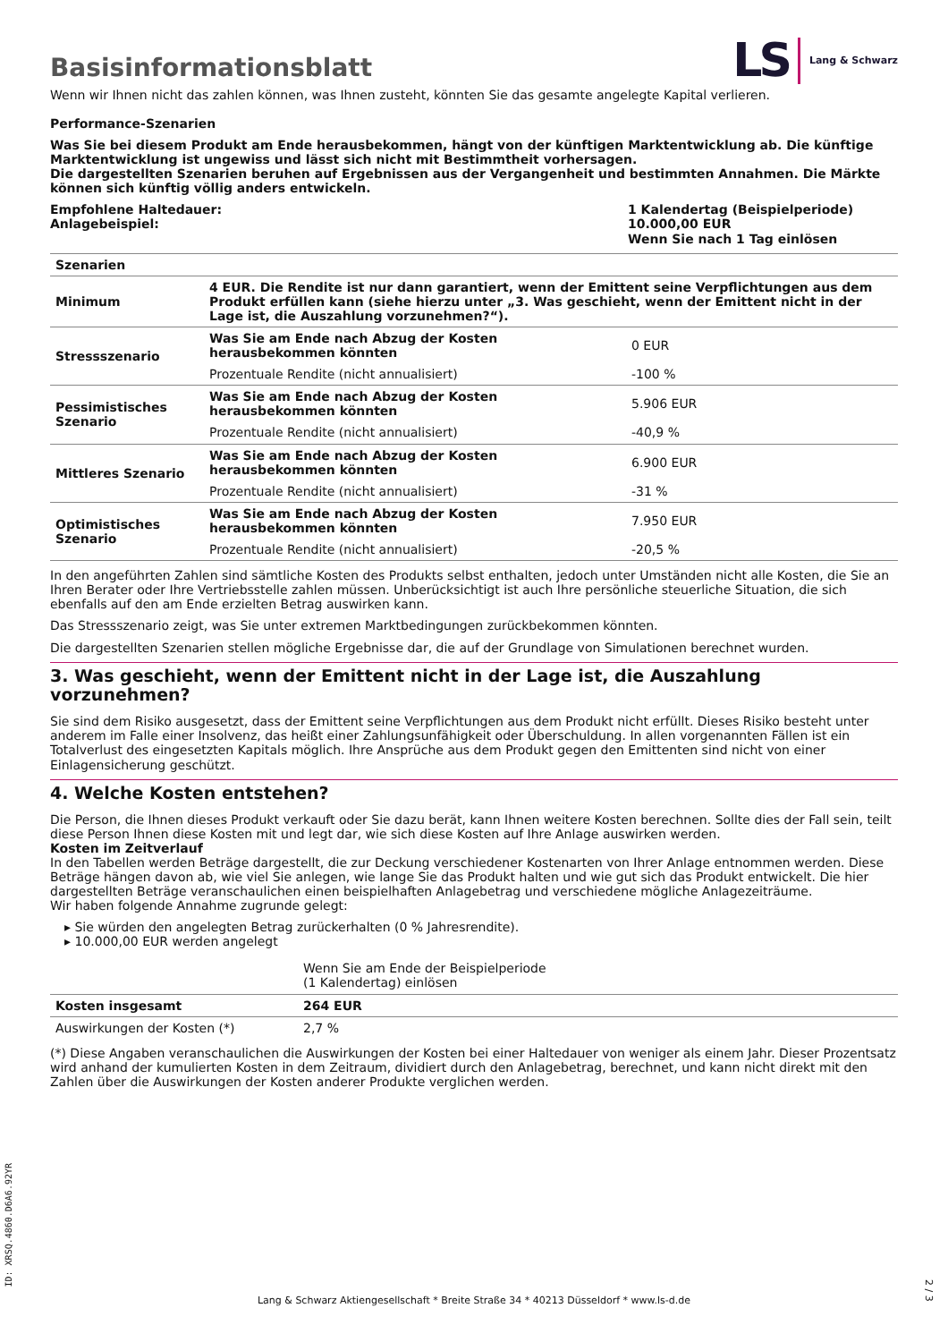Basisinformationsblatt
LS Lang & Schwarz
Wenn wir Ihnen nicht das zahlen können, was Ihnen zusteht, könnten Sie das gesamte angelegte Kapital verlieren.
Performance-Szenarien
Was Sie bei diesem Produkt am Ende herausbekommen, hängt von der künftigen Marktentwicklung ab. Die künftige Marktentwicklung ist ungewiss und lässt sich nicht mit Bestimmtheit vorhersagen.
Die dargestellten Szenarien beruhen auf Ergebnissen aus der Vergangenheit und bestimmten Annahmen. Die Märkte können sich künftig völlig anders entwickeln.
Empfohlene Haltedauer:
Anlagebeispiel:
1 Kalendertag (Beispielperiode)
10.000,00 EUR
Wenn Sie nach 1 Tag einlösen
| Szenarien | | |
| --- | --- | --- |
| Minimum | 4 EUR. Die Rendite ist nur dann garantiert, wenn der Emittent seine Verpflichtungen aus dem Produkt erfüllen kann (siehe hierzu unter „3. Was geschieht, wenn der Emittent nicht in der Lage ist, die Auszahlung vorzunehmen?“). | |
| Stressszenario | Was Sie am Ende nach Abzug der Kosten herausbekommen könnten | 0 EUR |
| | Prozentuale Rendite (nicht annualisiert) | -100 % |
| Pessimistisches Szenario | Was Sie am Ende nach Abzug der Kosten herausbekommen könnten | 5.906 EUR |
| | Prozentuale Rendite (nicht annualisiert) | -40,9 % |
| Mittleres Szenario | Was Sie am Ende nach Abzug der Kosten herausbekommen könnten | 6.900 EUR |
| | Prozentuale Rendite (nicht annualisiert) | -31 % |
| Optimistisches Szenario | Was Sie am Ende nach Abzug der Kosten herausbekommen könnten | 7.950 EUR |
| | Prozentuale Rendite (nicht annualisiert) | -20,5 % |
In den angeführten Zahlen sind sämtliche Kosten des Produkts selbst enthalten, jedoch unter Umständen nicht alle Kosten, die Sie an Ihren Berater oder Ihre Vertriebsstelle zahlen müssen. Unberücksichtigt ist auch Ihre persönliche steuerliche Situation, die sich ebenfalls auf den am Ende erzielten Betrag auswirken kann.
Das Stressszenario zeigt, was Sie unter extremen Marktbedingungen zurückbekommen könnten.
Die dargestellten Szenarien stellen mögliche Ergebnisse dar, die auf der Grundlage von Simulationen berechnet wurden.
3. Was geschieht, wenn der Emittent nicht in der Lage ist, die Auszahlung vorzunehmen?
Sie sind dem Risiko ausgesetzt, dass der Emittent seine Verpflichtungen aus dem Produkt nicht erfüllt. Dieses Risiko besteht unter anderem im Falle einer Insolvenz, das heißt einer Zahlungsunfähigkeit oder Überschuldung. In allen vorgenannten Fällen ist ein Totalverlust des eingesetzten Kapitals möglich. Ihre Ansprüche aus dem Produkt gegen den Emittenten sind nicht von einer Einlagensicherung geschützt.
4. Welche Kosten entstehen?
Die Person, die Ihnen dieses Produkt verkauft oder Sie dazu berät, kann Ihnen weitere Kosten berechnen. Sollte dies der Fall sein, teilt diese Person Ihnen diese Kosten mit und legt dar, wie sich diese Kosten auf Ihre Anlage auswirken werden.
Kosten im Zeitverlauf
In den Tabellen werden Beträge dargestellt, die zur Deckung verschiedener Kostenarten von Ihrer Anlage entnommen werden. Diese Beträge hängen davon ab, wie viel Sie anlegen, wie lange Sie das Produkt halten und wie gut sich das Produkt entwickelt. Die hier dargestellten Beträge veranschaulichen einen beispielhaften Anlagebetrag und verschiedene mögliche Anlagezeiträume.
Wir haben folgende Annahme zugrunde gelegt:
▸ Sie würden den angelegten Betrag zurückerhalten (0 % Jahresrendite).
▸ 10.000,00 EUR werden angelegt
| | Wenn Sie am Ende der Beispielperiode (1 Kalendertag) einlösen |
| Kosten insgesamt | 264 EUR |
| Auswirkungen der Kosten (*) | 2,7 % |
(*) Diese Angaben veranschaulichen die Auswirkungen der Kosten bei einer Haltedauer von weniger als einem Jahr. Dieser Prozentsatz wird anhand der kumulierten Kosten in dem Zeitraum, dividiert durch den Anlagebetrag, berechnet, und kann nicht direkt mit den Zahlen über die Auswirkungen der Kosten anderer Produkte verglichen werden.
ID: XRSQ.4860.D6A6.92YR
Lang & Schwarz Aktiengesellschaft * Breite Straße 34 * 40213 Düsseldorf * www.ls-d.de
2 / 3